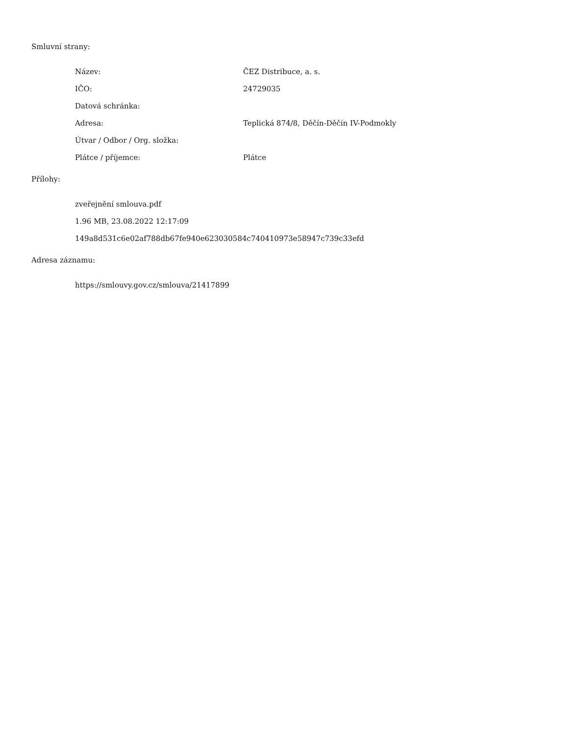Smluvní strany:
| Název: | ČEZ Distribuce, a. s. |
| IČO: | 24729035 |
| Datová schránka: | |
| Adresa: | Teplická 874/8, Děčín-Děčín IV-Podmokly |
| Útvar / Odbor / Org. složka: | |
| Plátce / příjemce: | Plátce |
Přílohy:
| zveřejnění smlouva.pdf |
| 1.96 MB, 23.08.2022 12:17:09 |
| 149a8d531c6e02af788db67fe940e623030584c740410973e58947c739c33efd |
Adresa záznamu:
| https://smlouvy.gov.cz/smlouva/21417899 |